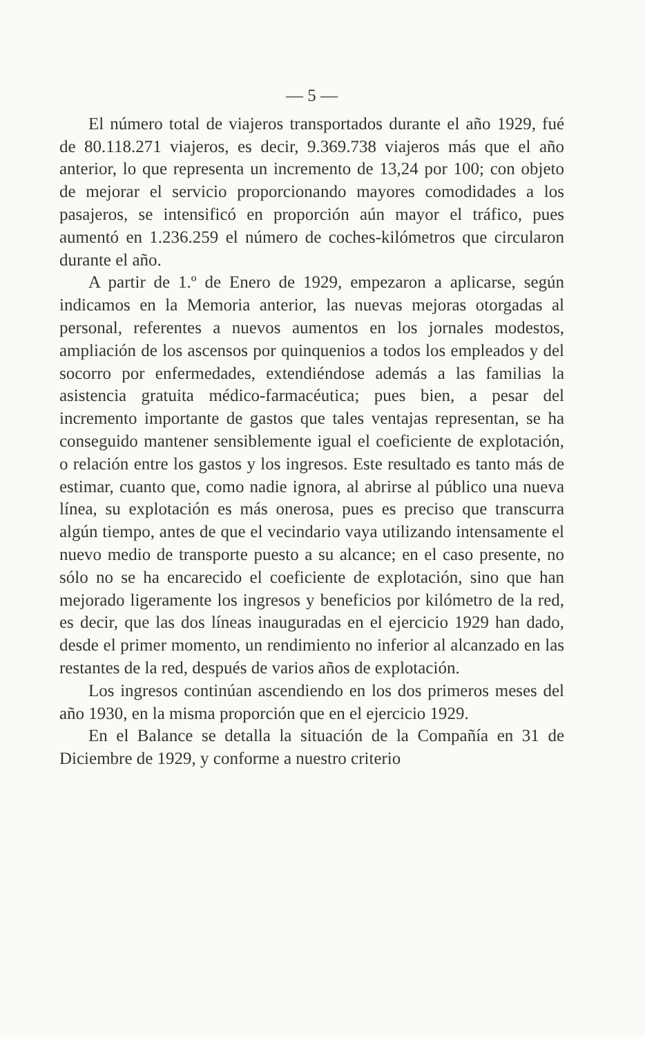— 5 —
El número total de viajeros transportados durante el año 1929, fué de 80.118.271 viajeros, es decir, 9.369.738 viajeros más que el año anterior, lo que representa un incremento de 13,24 por 100; con objeto de mejorar el servicio proporcionando mayores comodidades a los pasajeros, se intensificó en proporción aún mayor el tráfico, pues aumentó en 1.236.259 el número de coches-kilómetros que circularon durante el año.
A partir de 1.º de Enero de 1929, empezaron a aplicarse, según indicamos en la Memoria anterior, las nuevas mejoras otorgadas al personal, referentes a nuevos aumentos en los jornales modestos, ampliación de los ascensos por quinquenios a todos los empleados y del socorro por enfermedades, extendiéndose además a las familias la asistencia gratuita médico-farmacéutica; pues bien, a pesar del incremento importante de gastos que tales ventajas representan, se ha conseguido mantener sensiblemente igual el coeficiente de explotación, o relación entre los gastos y los ingresos. Este resultado es tanto más de estimar, cuanto que, como nadie ignora, al abrirse al público una nueva línea, su explotación es más onerosa, pues es preciso que transcurra algún tiempo, antes de que el vecindario vaya utilizando intensamente el nuevo medio de transporte puesto a su alcance; en el caso presente, no sólo no se ha encarecido el coeficiente de explotación, sino que han mejorado ligeramente los ingresos y beneficios por kilómetro de la red, es decir, que las dos líneas inauguradas en el ejercicio 1929 han dado, desde el primer momento, un rendimiento no inferior al alcanzado en las restantes de la red, después de varios años de explotación.
Los ingresos continúan ascendiendo en los dos primeros meses del año 1930, en la misma proporción que en el ejercicio 1929.
En el Balance se detalla la situación de la Compañía en 31 de Diciembre de 1929, y conforme a nuestro criterio